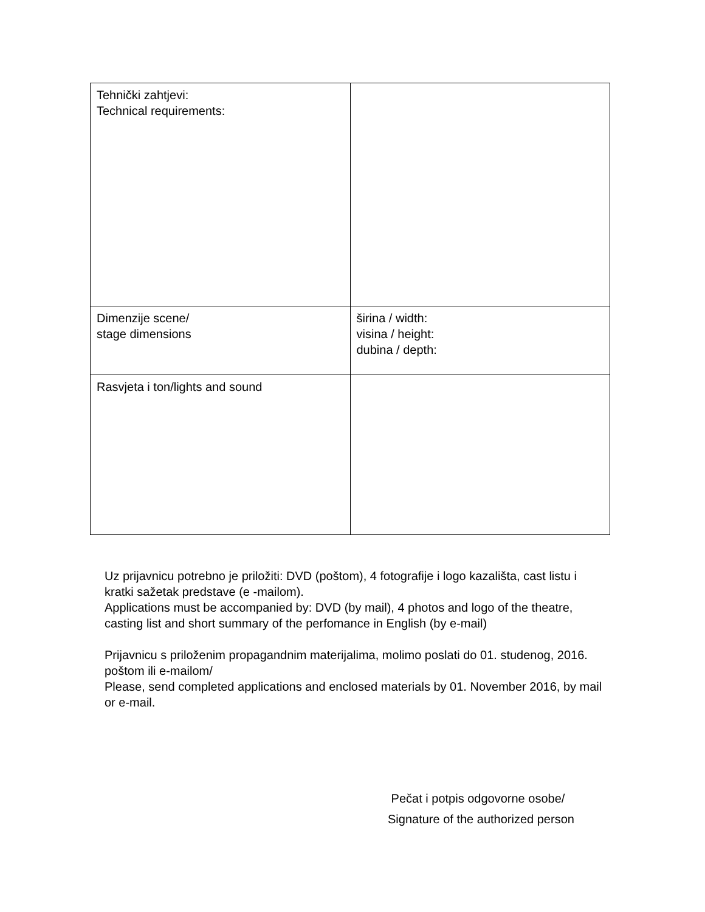| Tehnički zahtjevi: Technical requirements: | |
| Dimenzije scene/ stage dimensions | širina / width: visina / height: dubina / depth: |
| Rasvjeta i ton/lights and sound | |
Uz prijavnicu potrebno je priložiti: DVD (poštom), 4 fotografije i logo kazališta, cast listu i kratki sažetak predstave (e -mailom).
Applications must be accompanied by: DVD (by mail), 4 photos and logo of the theatre, casting list and short summary of the perfomance in English (by e-mail)
Prijavnicu s priloženim propagandnim materijalima, molimo poslati do 01. studenog, 2016. poštom ili e-mailom/
Please, send completed applications and enclosed materials by 01. November 2016, by mail or e-mail.
Pečat i potpis odgovorne osobe/
Signature of the authorized person